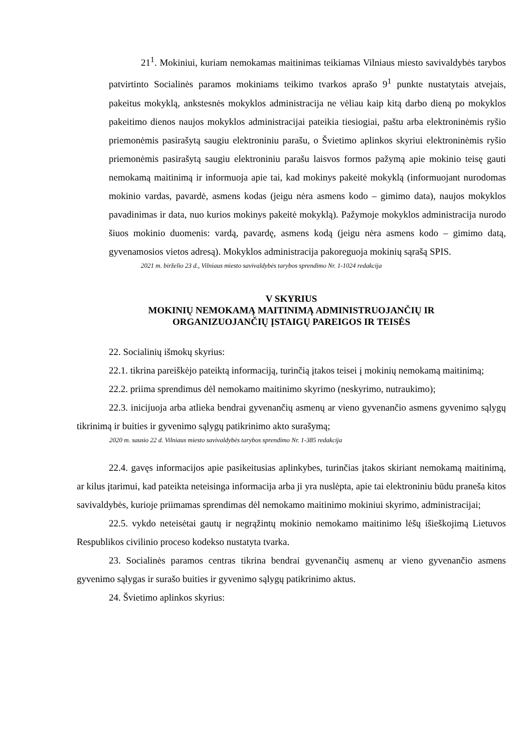21<sup>1</sup>. Mokiniui, kuriam nemokamas maitinimas teikiamas Vilniaus miesto savivaldybės tarybos patvirtinto Socialinės paramos mokiniams teikimo tvarkos aprašo 9<sup>1</sup> punkte nustatytais atvejais, pakeitus mokyklą, ankstesnės mokyklos administracija ne vėliau kaip kitą darbo dieną po mokyklos pakeitimo dienos naujos mokyklos administracijai pateikia tiesiogiai, paštu arba elektroninėmis ryšio priemonėmis pasirašytą saugiu elektroniniu parašu, o Švietimo aplinkos skyriui elektroninėmis ryšio priemonėmis pasirašytą saugiu elektroniniu parašu laisvos formos pažymą apie mokinio teisę gauti nemokamą maitinimą ir informuoja apie tai, kad mokinys pakeitė mokyklą (informuojant nurodomas mokinio vardas, pavardė, asmens kodas (jeigu nėra asmens kodo – gimimo data), naujos mokyklos pavadinimas ir data, nuo kurios mokinys pakeitė mokyklą). Pažymoje mokyklos administracija nurodo šiuos mokinio duomenis: vardą, pavardę, asmens kodą (jeigu nėra asmens kodo – gimimo datą, gyvenamosios vietos adresą). Mokyklos administracija pakoreguoja mokinių sąrašą SPIS.
2021 m. birželio 23 d., Vilniaus miesto savivaldybės tarybos sprendimo Nr. 1-1024 redakcija
V SKYRIUS
MOKINIŲ NEMOKAMĄ MAITINIMĄ ADMINISTRUOJANČIŲ IR
ORGANIZUOJANČIŲ ĮSTAIGŲ PAREIGOS IR TEISĖS
22. Socialinių išmokų skyrius:
22.1. tikrina pareiškėjo pateiktą informaciją, turinčią įtakos teisei į mokinių nemokamą maitinimą;
22.2. priima sprendimus dėl nemokamo maitinimo skyrimo (neskyrimo, nutraukimo);
22.3. inicijuoja arba atlieka bendrai gyvenančių asmenų ar vieno gyvenančio asmens gyvenimo sąlygų tikrinimą ir buities ir gyvenimo sąlygų patikrinimo akto surašymą;
2020 m. sausio 22 d. Vilniaus miesto savivaldybės tarybos sprendimo Nr. 1-385 redakcija
22.4. gavęs informacijos apie pasikeitusias aplinkybes, turinčias įtakos skiriant nemokamą maitinimą, ar kilus įtarimui, kad pateikta neteisinga informacija arba ji yra nuslėpta, apie tai elektroniniu būdu praneša kitos savivaldybės, kurioje priimamas sprendimas dėl nemokamo maitinimo mokiniui skyrimo, administracijai;
22.5. vykdo neteisėtai gautų ir negrąžintų mokinio nemokamo maitinimo lėšų išieškojimą Lietuvos Respublikos civilinio proceso kodekso nustatyta tvarka.
23. Socialinės paramos centras tikrina bendrai gyvenančių asmenų ar vieno gyvenančio asmens gyvenimo sąlygas ir surašo buities ir gyvenimo sąlygų patikrinimo aktus.
24. Švietimo aplinkos skyrius: